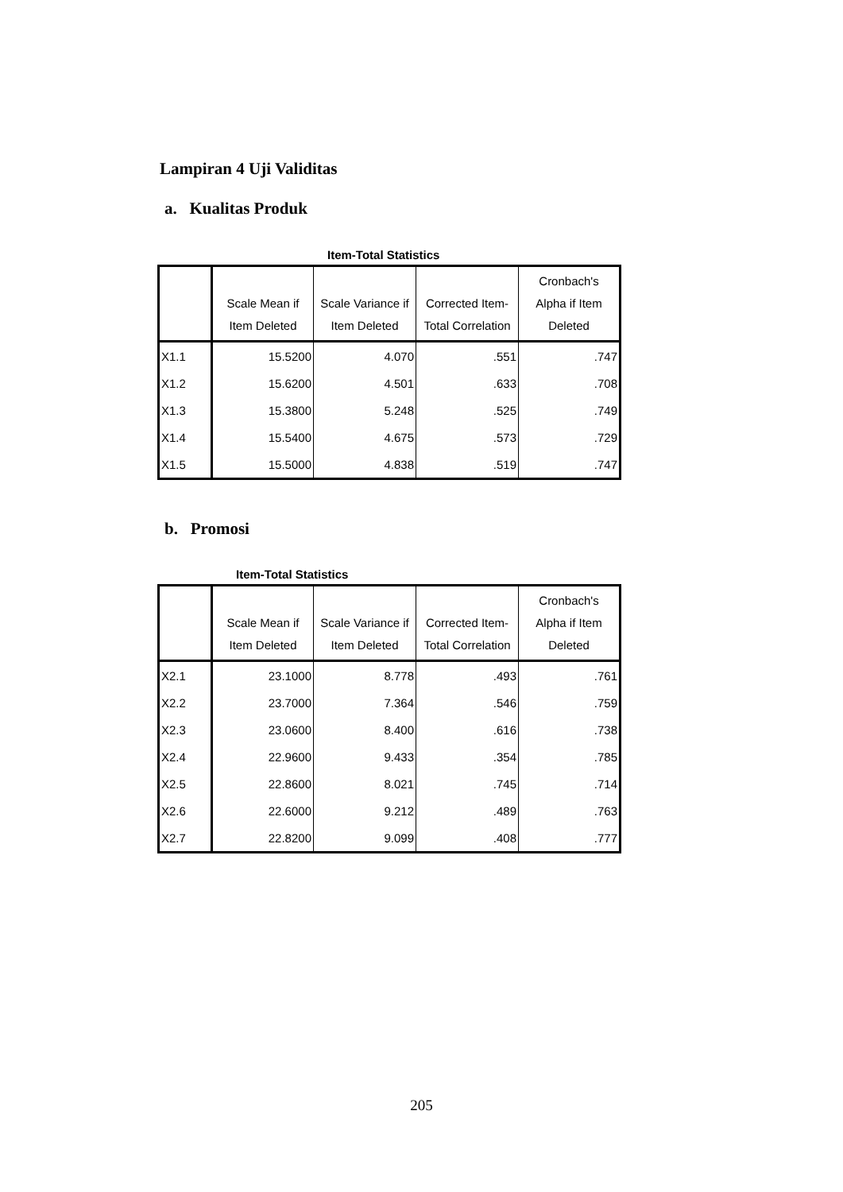Lampiran 4 Uji Validitas
a. Kualitas Produk
Item-Total Statistics
| | Scale Mean if Item Deleted | Scale Variance if Item Deleted | Corrected Item- Total Correlation | Cronbach's Alpha if Item Deleted |
| --- | --- | --- | --- | --- |
| X1.1 | 15.5200 | 4.070 | .551 | .747 |
| X1.2 | 15.6200 | 4.501 | .633 | .708 |
| X1.3 | 15.3800 | 5.248 | .525 | .749 |
| X1.4 | 15.5400 | 4.675 | .573 | .729 |
| X1.5 | 15.5000 | 4.838 | .519 | .747 |
b. Promosi
Item-Total Statistics
| | Scale Mean if Item Deleted | Scale Variance if Item Deleted | Corrected Item- Total Correlation | Cronbach's Alpha if Item Deleted |
| --- | --- | --- | --- | --- |
| X2.1 | 23.1000 | 8.778 | .493 | .761 |
| X2.2 | 23.7000 | 7.364 | .546 | .759 |
| X2.3 | 23.0600 | 8.400 | .616 | .738 |
| X2.4 | 22.9600 | 9.433 | .354 | .785 |
| X2.5 | 22.8600 | 8.021 | .745 | .714 |
| X2.6 | 22.6000 | 9.212 | .489 | .763 |
| X2.7 | 22.8200 | 9.099 | .408 | .777 |
205